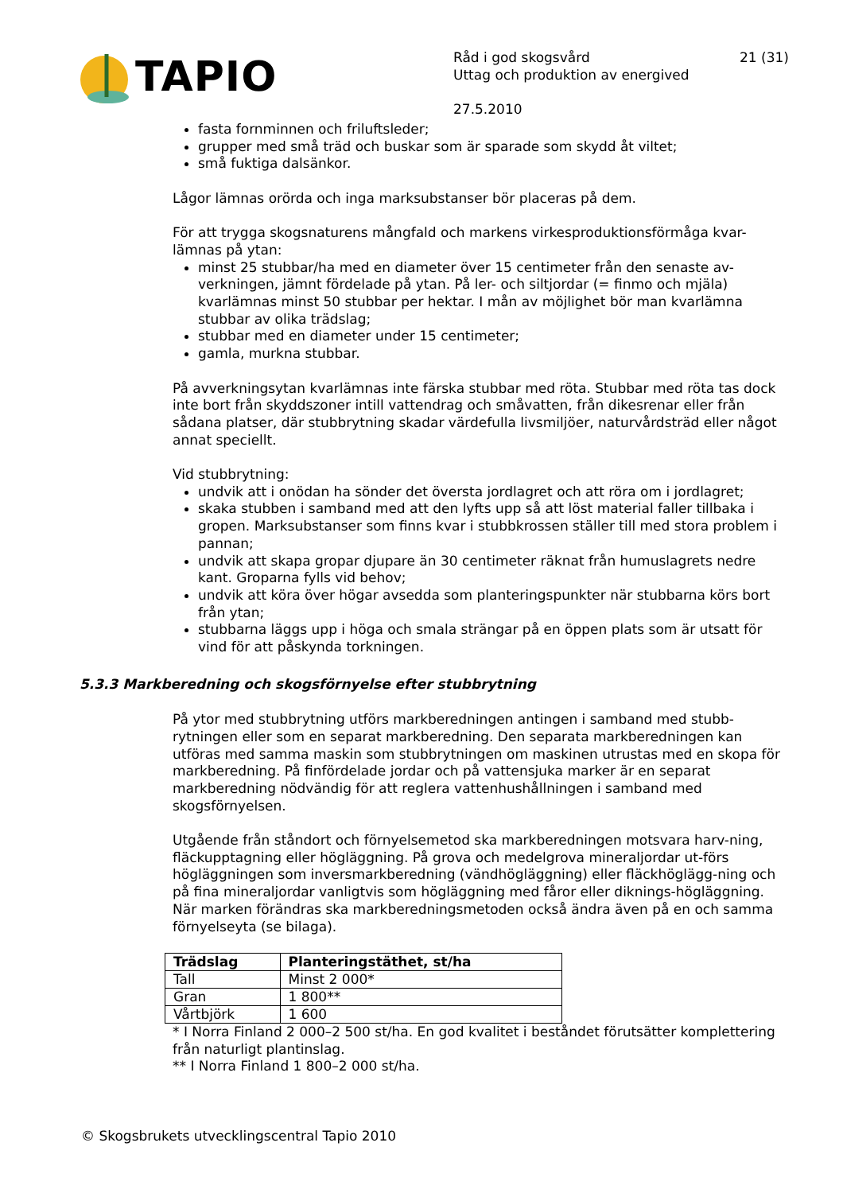TAPIO
Råd i god skogsvård
Uttag och produktion av energived
27.5.2010
21 (31)
fasta fornminnen och friluftsleder;
grupper med små träd och buskar som är sparade som skydd åt viltet;
små fuktiga dalsänkor.
Lågor lämnas orörda och inga marksubstanser bör placeras på dem.
För att trygga skogsnaturens mångfald och markens virkesproduktionsförmåga kvar-lämnas på ytan:
minst 25 stubbar/ha med en diameter över 15 centimeter från den senaste av-verkningen, jämnt fördelade på ytan. På ler- och siltjordar (= finmo och mjäla) kvarlämnas minst 50 stubbar per hektar. I mån av möjlighet bör man kvarlämna stubbar av olika trädslag;
stubbar med en diameter under 15 centimeter;
gamla, murkna stubbar.
På avverkningsytan kvarlämnas inte färska stubbar med röta. Stubbar med röta tas dock inte bort från skyddszoner intill vattendrag och småvatten, från dikesrenar eller från sådana platser, där stubbrytning skadar värdefulla livsmiljöer, naturvårdsträd eller något annat speciellt.
Vid stubbrytning:
undvik att i onödan ha sönder det översta jordlagret och att röra om i jordlagret;
skaka stubben i samband med att den lyfts upp så att löst material faller tillbaka i gropen. Marksubstanser som finns kvar i stubbkrossen ställer till med stora problem i pannan;
undvik att skapa gropar djupare än 30 centimeter räknat från humuslagrets nedre kant. Groparna fylls vid behov;
undvik att köra över högar avsedda som planteringspunkter när stubbarna körs bort från ytan;
stubbarna läggs upp i höga och smala strängar på en öppen plats som är utsatt för vind för att påskynda torkningen.
5.3.3 Markberedning och skogsförnyelse efter stubbrytning
På ytor med stubbrytning utförs markberedningen antingen i samband med stubb-rytningen eller som en separat markberedning. Den separata markberedningen kan utföras med samma maskin som stubbrytningen om maskinen utrustas med en skopa för markberedning. På finfördelade jordar och på vattensjuka marker är en separat markberedning nödvändig för att reglera vattenhushållningen i samband med skogsförnyelsen.
Utgående från ståndort och förnyelsemetod ska markberedningen motsvara harv-ning, fläckupptagning eller högläggning. På grova och medelgrova mineraljordar ut-förs högläggningen som inversmarkberedning (vändhögläggning) eller fläckhöglägg-ning och på fina mineraljordar vanligtvis som högläggning med fåror eller diknings-högläggning. När marken förändras ska markberedningsmetoden också ändra även på en och samma förnyelseyta (se bilaga).
| Trädslag | Planteringstäthet, st/ha |
| --- | --- |
| Tall | Minst 2 000* |
| Gran | 1 800** |
| Vårtbjörk | 1 600 |
* I Norra Finland 2 000–2 500 st/ha. En god kvalitet i beståndet förutsätter komplettering från naturligt plantinslag.
** I Norra Finland 1 800–2 000 st/ha.
© Skogsbrukets utvecklingscentral Tapio 2010